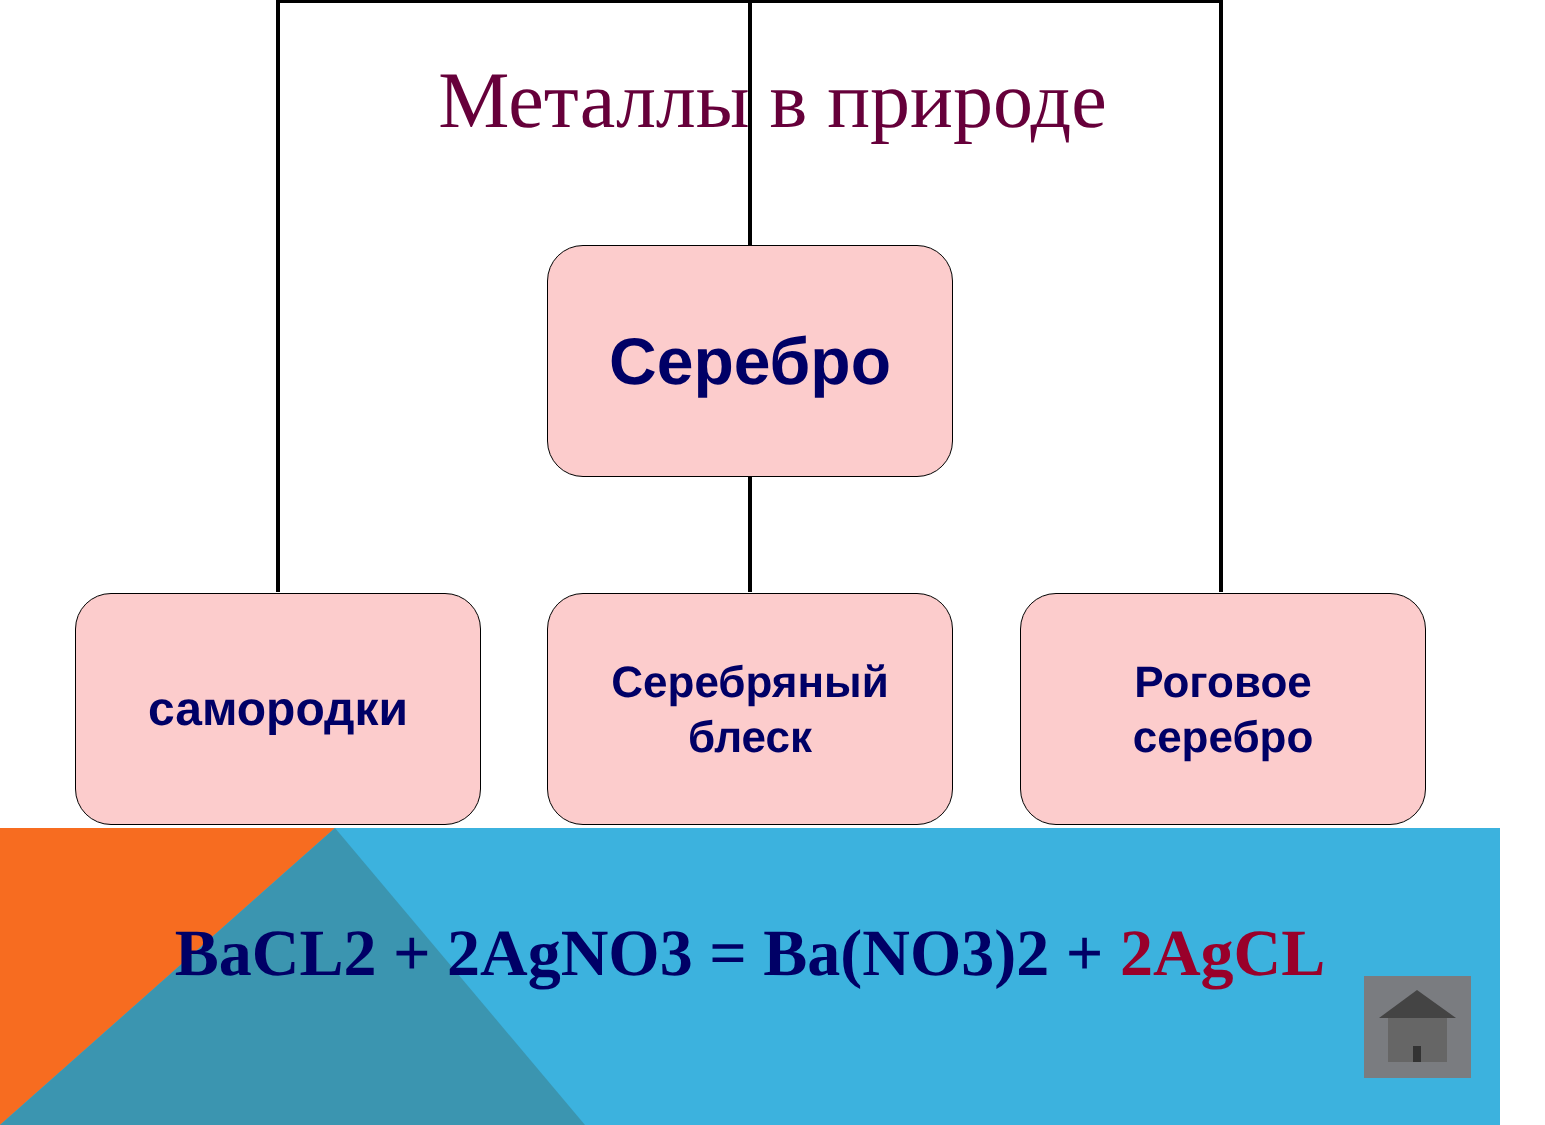Металлы в природе
Серебро
самородки
Серебряный
блеск
Роговое
серебро
BaCL2 + 2AgNO3 = Ba(NO3)2 + 2AgCL